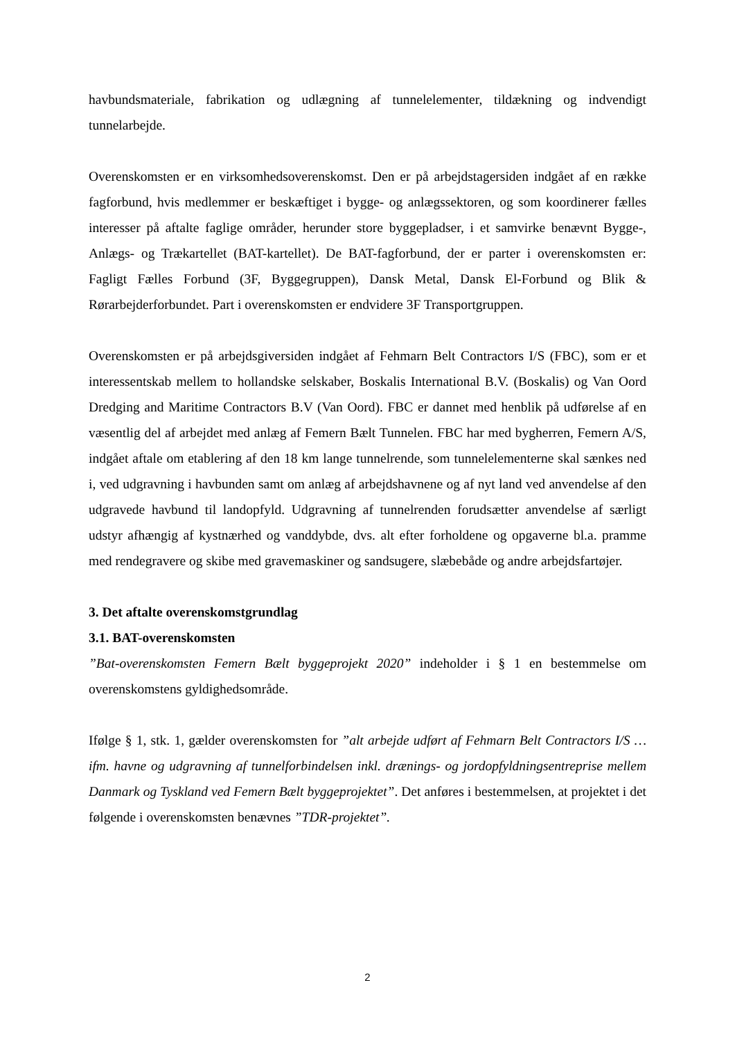havbundsmateriale, fabrikation og udlægning af tunnelelementer, tildækning og indvendigt tunnelarbejde.
Overenskomsten er en virksomhedsoverenskomst. Den er på arbejdstagersiden indgået af en række fagforbund, hvis medlemmer er beskæftiget i bygge- og anlægssektoren, og som koordinerer fælles interesser på aftalte faglige områder, herunder store byggepladser, i et samvirke benævnt Bygge-, Anlægs- og Trækartellet (BAT-kartellet). De BAT-fagforbund, der er parter i overenskomsten er: Fagligt Fælles Forbund (3F, Byggegruppen), Dansk Metal, Dansk El-Forbund og Blik & Rørarbejderforbundet. Part i overenskomsten er endvidere 3F Transportgruppen.
Overenskomsten er på arbejdsgiversiden indgået af Fehmarn Belt Contractors I/S (FBC), som er et interessentskab mellem to hollandske selskaber, Boskalis International B.V. (Boskalis) og Van Oord Dredging and Maritime Contractors B.V (Van Oord). FBC er dannet med henblik på udførelse af en væsentlig del af arbejdet med anlæg af Femern Bælt Tunnelen. FBC har med bygherren, Femern A/S, indgået aftale om etablering af den 18 km lange tunnelrende, som tunnelelementerne skal sænkes ned i, ved udgravning i havbunden samt om anlæg af arbejdshavnene og af nyt land ved anvendelse af den udgravede havbund til landopfyld. Udgravning af tunnelrenden forudsætter anvendelse af særligt udstyr afhængig af kystnærhed og vanddybde, dvs. alt efter forholdene og opgaverne bl.a. pramme med rendegravere og skibe med gravemaskiner og sandsugere, slæbebåde og andre arbejdsfartøjer.
3. Det aftalte overenskomstgrundlag
3.1. BAT-overenskomsten
”Bat-overenskomsten Femern Bælt byggeprojekt 2020” indeholder i § 1 en bestemmelse om overenskomstens gyldighedsområde.
Ifølge § 1, stk. 1, gælder overenskomsten for ”alt arbejde udført af Fehmarn Belt Contractors I/S … ifm. havne og udgravning af tunnelforbindelsen inkl. drænings- og jordopfyldningsentreprise mellem Danmark og Tyskland ved Femern Bælt byggeprojektet”. Det anføres i bestemmelsen, at projektet i det følgende i overenskomsten benævnes ”TDR-projektet”.
2